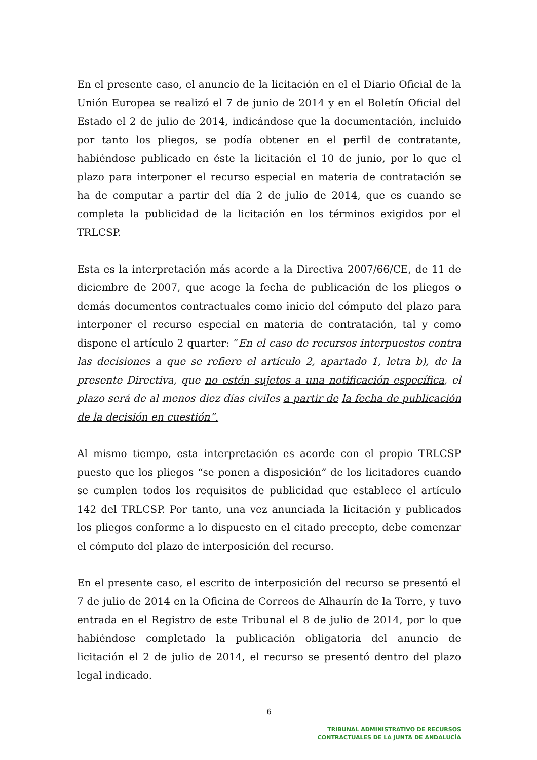En el presente caso, el anuncio de la licitación en el el Diario Oficial de la Unión Europea se realizó el 7 de junio de 2014 y en el Boletín Oficial del Estado el 2 de julio de 2014, indicándose que la documentación, incluido por tanto los pliegos, se podía obtener en el perfil de contratante, habiéndose publicado en éste la licitación el 10 de junio, por lo que el plazo para interponer el recurso especial en materia de contratación se ha de computar a partir del día 2 de julio de 2014, que es cuando se completa la publicidad de la licitación en los términos exigidos por el TRLCSP.
Esta es la interpretación más acorde a la Directiva 2007/66/CE, de 11 de diciembre de 2007, que acoge la fecha de publicación de los pliegos o demás documentos contractuales como inicio del cómputo del plazo para interponer el recurso especial en materia de contratación, tal y como dispone el artículo 2 quarter: ”En el caso de recursos interpuestos contra las decisiones a que se refiere el artículo 2, apartado 1, letra b), de la presente Directiva, que no estén sujetos a una notificación específica, el plazo será de al menos diez días civiles a partir de la fecha de publicación de la decisión en cuestión”.
Al mismo tiempo, esta interpretación es acorde con el propio TRLCSP puesto que los pliegos “se ponen a disposición” de los licitadores cuando se cumplen todos los requisitos de publicidad que establece el artículo 142 del TRLCSP. Por tanto, una vez anunciada la licitación y publicados los pliegos conforme a lo dispuesto en el citado precepto, debe comenzar el cómputo del plazo de interposición del recurso.
En el presente caso, el escrito de interposición del recurso se presentó el 7 de julio de 2014 en la Oficina de Correos de Alhaurín de la Torre, y tuvo entrada en el Registro de este Tribunal el 8 de julio de 2014, por lo que habiéndose completado la publicación obligatoria del anuncio de licitación el 2 de julio de 2014, el recurso se presentó dentro del plazo legal indicado.
6
TRIBUNAL ADMINISTRATIVO DE RECURSOS
CONTRACTUALES DE LA JUNTA DE ANDALUCÍA